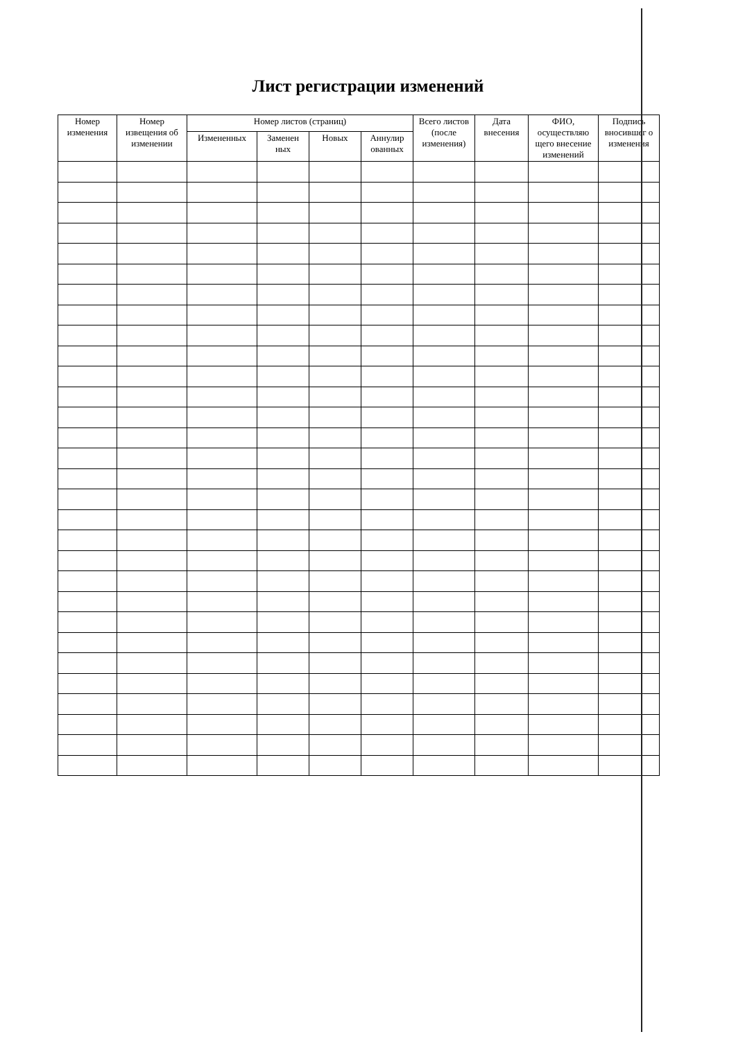Лист регистрации изменений
| Номер изменения | Номер извещения об изменении | Номер листов (страниц) | | | | Всего листов (после изменения) | Дата внесения | ФИО, осуществляю щего внесение изменений | Подпись вносившег о изменения |
| --- | --- | --- | --- | --- | --- | --- | --- | --- | --- |
| | | Измененных | Заменен ных | Новых | Аннулир ованных | | | | |